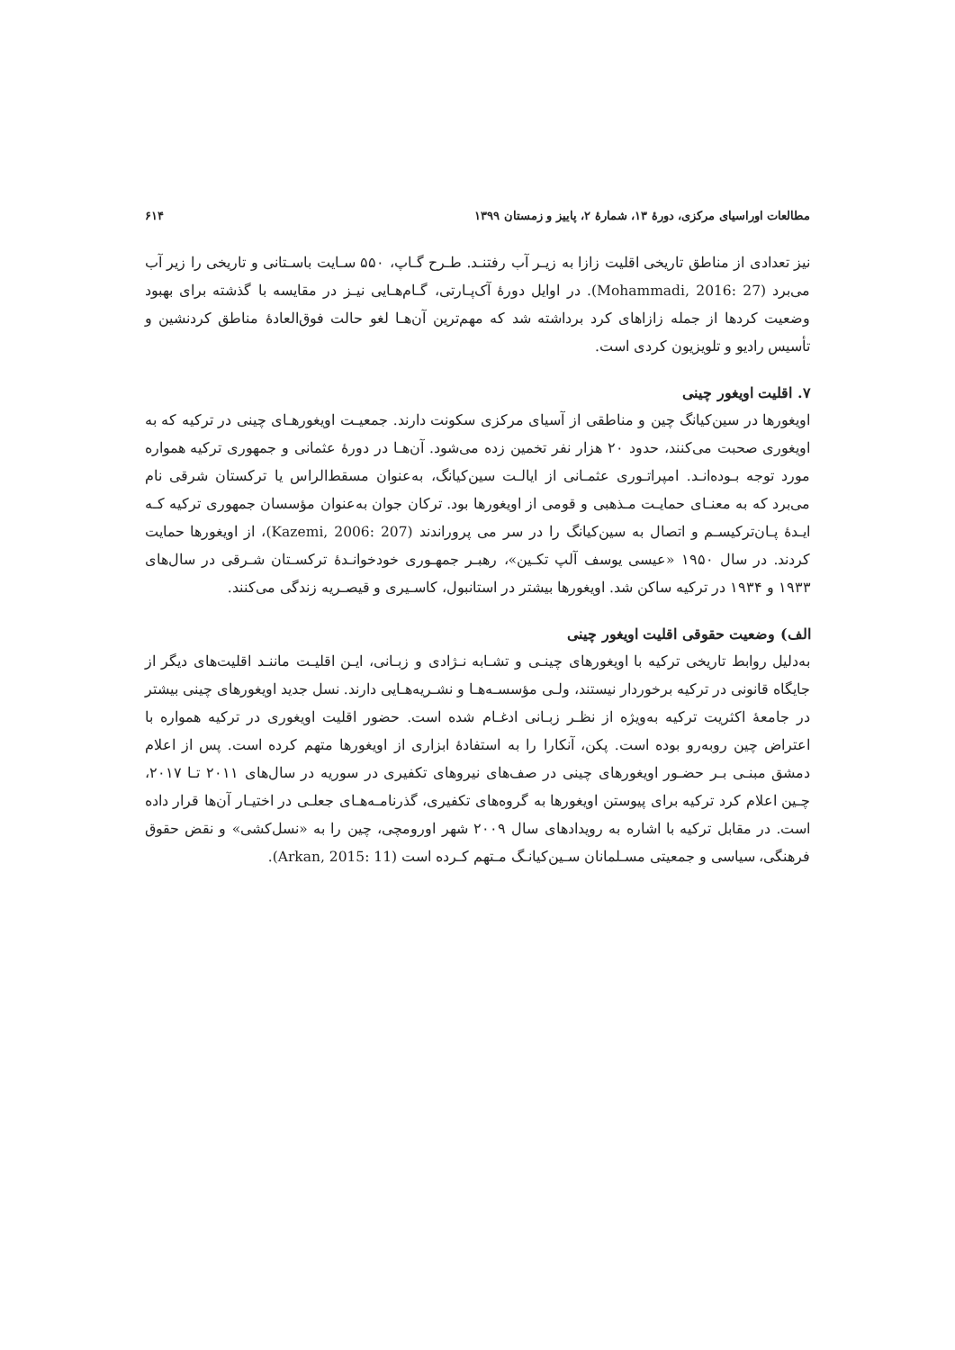مطالعات اوراسیای مرکزی، دورهٔ ۱۳، شمارهٔ ۲، پاییز و زمستان ۱۳۹۹ ۶۱۴
نیز تعدادی از مناطق تاریخی اقلیت زازا به زیـر آب رفتنـد. طـرح گـاپ، ۵۵۰ سـایت باسـتانی و تاریخی را زیر آب می‌برد (Mohammadi, 2016: 27). در اوایل دورهٔ آک‌پـارتی، گـام‌هـایی نیـز در مقایسه با گذشته برای بهبود وضعیت کردها از جمله زازاهای کرد برداشته شد که مهم‌ترین آن‌هـا لغو حالت فوق‌العادهٔ مناطق کردنشین و تأسیس رادیو و تلویزیون کردی است.
۷. اقلیت اویغور چینی
اویغورها در سین‌کیانگ چین و مناطقی از آسیای مرکزی سکونت دارند. جمعیـت اویغورهـای چینی در ترکیه که به اویغوری صحبت می‌کنند، حدود ۲۰ هزار نفر تخمین زده می‌شود. آن‌هـا در دورهٔ عثمانی و جمهوری ترکیه همواره مورد توجه بـوده‌انـد. امپراتـوری عثمـانی از ایالـت سین‌کیانگ، به‌عنوان مسقط‌الراس یا ترکستان شرقی نام می‌برد که به معنـای حمایـت مـذهبی و قومی از اویغورها بود. ترکان جوان به‌عنوان مؤسسان جمهوری ترکیه کـه ایـدهٔ پـان‌ترکیسـم و اتصال به سین‌کیانگ را در سر می پروراندند (Kazemi, 2006: 207)، از اویغورها حمایت کردند. در سال ۱۹۵۰ «عیسی یوسف آلپ تکـین»، رهبـر جمهـوری خودخوانـدهٔ ترکسـتان شـرقی در سال‌های ۱۹۳۳ و ۱۹۳۴ در ترکیه ساکن شد. اویغورها بیشتر در استانبول، کاسـیری و قیصـریه زندگی می‌کنند.
الف) وضعیت حقوقی اقلیت اویغور چینی
به‌دلیل روابط تاریخی ترکیه با اویغورهای چینـی و تشـابه نـژادی و زبـانی، ایـن اقلیـت ماننـد اقلیت‌های دیگر از جایگاه قانونی در ترکیه برخوردار نیستند، ولـی مؤسسـه‌هـا و نشـریه‌هـایی دارند. نسل جدید اویغورهای چینی بیشتر در جامعهٔ اکثریت ترکیه به‌ویژه از نظـر زبـانی ادغـام شده است. حضور اقلیت اویغوری در ترکیه همواره با اعتراض چین روبه‌رو بوده است. پکن، آنکارا را به استفادهٔ ابزاری از اویغورها متهم کرده است. پس از اعلام دمشق مبنـی بـر حضـور اویغورهای چینی در صف‌های نیروهای تکفیری در سوریه در سال‌های ۲۰۱۱ تـا ۲۰۱۷، چـین اعلام کرد ترکیه برای پیوستن اویغورها به گروه‌های تکفیری، گذرنامـه‌هـای جعلـی در اختیـار آن‌ها قرار داده است. در مقابل ترکیه با اشاره به رویدادهای سال ۲۰۰۹ شهر اورومچی، چین را به «نسل‌کشی» و نقض حقوق فرهنگی، سیاسی و جمعیتی مسـلمانان سـین‌کیانـگ مـتهم کـرده است (Arkan, 2015: 11).